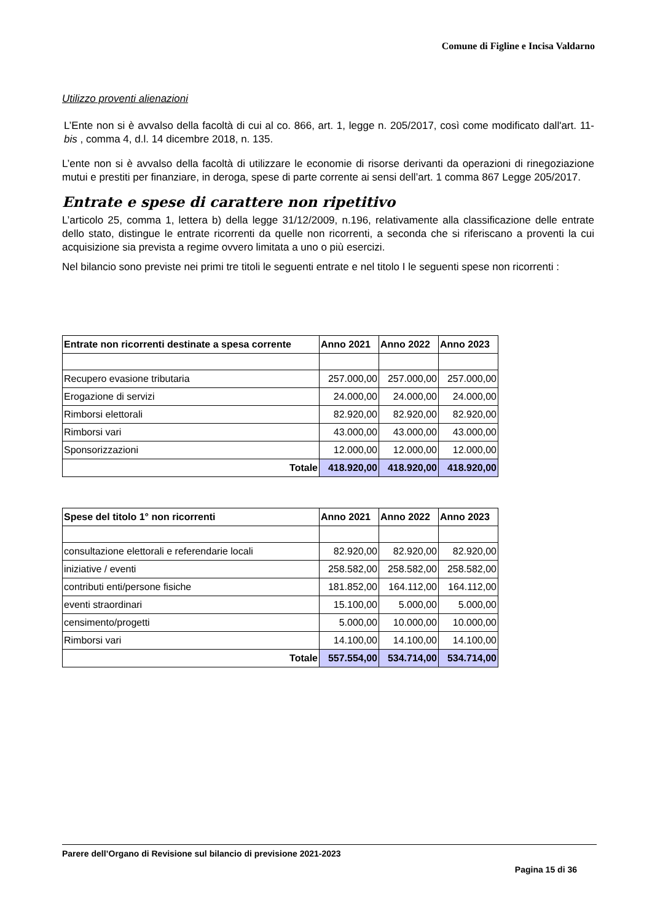Comune di Figline e Incisa Valdarno
Utilizzo proventi alienazioni
L’Ente non si è avvalso della facoltà di cui al co. 866, art. 1, legge n. 205/2017, così come modificato dall'art. 11-bis , comma 4, d.l. 14 dicembre 2018, n. 135.
L’ente non si è avvalso della facoltà di utilizzare le economie di risorse derivanti da operazioni di rinegoziazione mutui e prestiti per finanziare, in deroga, spese di parte corrente ai sensi dell’art. 1 comma 867 Legge 205/2017.
Entrate e spese di carattere non ripetitivo
L’articolo 25, comma 1, lettera b) della legge 31/12/2009, n.196, relativamente alla classificazione delle entrate dello stato, distingue le entrate ricorrenti da quelle non ricorrenti, a seconda che si riferiscano a proventi la cui acquisizione sia prevista a regime ovvero limitata a uno o più esercizi.
Nel bilancio sono previste nei primi tre titoli le seguenti entrate e nel titolo I le seguenti spese non ricorrenti :
| Entrate non ricorrenti destinate a spesa corrente | Anno 2021 | Anno 2022 | Anno 2023 |
| --- | --- | --- | --- |
| Recupero evasione tributaria | 257.000,00 | 257.000,00 | 257.000,00 |
| Erogazione di servizi | 24.000,00 | 24.000,00 | 24.000,00 |
| Rimborsi elettorali | 82.920,00 | 82.920,00 | 82.920,00 |
| Rimborsi vari | 43.000,00 | 43.000,00 | 43.000,00 |
| Sponsorizzazioni | 12.000,00 | 12.000,00 | 12.000,00 |
| Totale | 418.920,00 | 418.920,00 | 418.920,00 |
| Spese del titolo 1° non ricorrenti | Anno 2021 | Anno 2022 | Anno 2023 |
| --- | --- | --- | --- |
| consultazione elettorali e referendarie locali | 82.920,00 | 82.920,00 | 82.920,00 |
| iniziative / eventi | 258.582,00 | 258.582,00 | 258.582,00 |
| contributi enti/persone fisiche | 181.852,00 | 164.112,00 | 164.112,00 |
| eventi straordinari | 15.100,00 | 5.000,00 | 5.000,00 |
| censimento/progetti | 5.000,00 | 10.000,00 | 10.000,00 |
| Rimborsi vari | 14.100,00 | 14.100,00 | 14.100,00 |
| Totale | 557.554,00 | 534.714,00 | 534.714,00 |
Parere dell’Organo di Revisione sul bilancio di previsione 2021-2023
Pagina 15 di 36